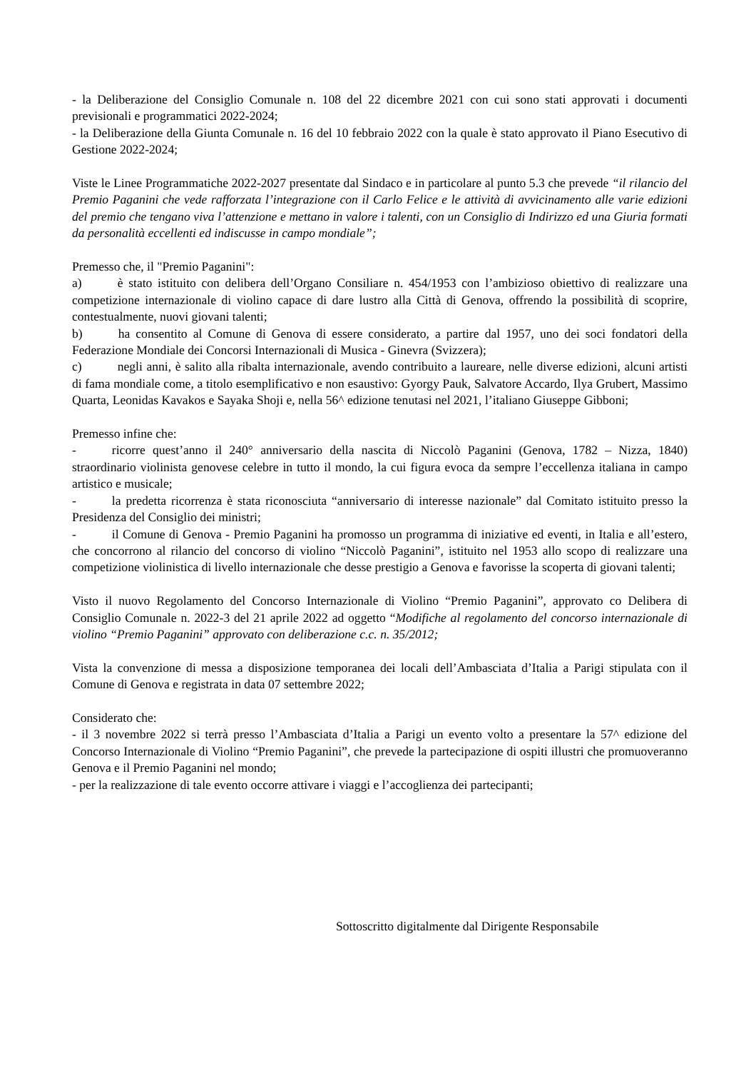- la Deliberazione del Consiglio Comunale n. 108 del 22 dicembre 2021 con cui sono stati approvati i documenti previsionali e programmatici 2022-2024;
- la Deliberazione della Giunta Comunale n. 16 del 10 febbraio 2022 con la quale è stato approvato il Piano Esecutivo di Gestione 2022-2024;
Viste le Linee Programmatiche 2022-2027 presentate dal Sindaco e in particolare al punto 5.3 che prevede “il rilancio del Premio Paganini che vede rafforzata l’integrazione con il Carlo Felice e le attività di avvicinamento alle varie edizioni del premio che tengano viva l’attenzione e mettano in valore i talenti, con un Consiglio di Indirizzo ed una Giuria formati da personalità eccellenti ed indiscusse in campo mondiale”;
Premesso che, il "Premio Paganini":
a) è stato istituito con delibera dell’Organo Consiliare n. 454/1953 con l’ambizioso obiettivo di realizzare una competizione internazionale di violino capace di dare lustro alla Città di Genova, offrendo la possibilità di scoprire, contestualmente, nuovi giovani talenti;
b) ha consentito al Comune di Genova di essere considerato, a partire dal 1957, uno dei soci fondatori della Federazione Mondiale dei Concorsi Internazionali di Musica - Ginevra (Svizzera);
c) negli anni, è salito alla ribalta internazionale, avendo contribuito a laureare, nelle diverse edizioni, alcuni artisti di fama mondiale come, a titolo esemplificativo e non esaustivo: Gyorgy Pauk, Salvatore Accardo, Ilya Grubert, Massimo Quarta, Leonidas Kavakos e Sayaka Shoji e, nella 56^ edizione tenutasi nel 2021, l’italiano Giuseppe Gibboni;
Premesso infine che:
- ricorre quest’anno il 240° anniversario della nascita di Niccolò Paganini (Genova, 1782 – Nizza, 1840) straordinario violinista genovese celebre in tutto il mondo, la cui figura evoca da sempre l’eccellenza italiana in campo artistico e musicale;
- la predetta ricorrenza è stata riconosciuta “anniversario di interesse nazionale” dal Comitato istituito presso la Presidenza del Consiglio dei ministri;
- il Comune di Genova - Premio Paganini ha promosso un programma di iniziative ed eventi, in Italia e all’estero, che concorrono al rilancio del concorso di violino “Niccolò Paganini”, istituito nel 1953 allo scopo di realizzare una competizione violinistica di livello internazionale che desse prestigio a Genova e favorisse la scoperta di giovani talenti;
Visto il nuovo Regolamento del Concorso Internazionale di Violino “Premio Paganini”, approvato co Delibera di Consiglio Comunale n. 2022-3 del 21 aprile 2022 ad oggetto “Modifiche al regolamento del concorso internazionale di violino “Premio Paganini” approvato con deliberazione c.c. n. 35/2012;
Vista la convenzione di messa a disposizione temporanea dei locali dell’Ambasciata d’Italia a Parigi stipulata con il Comune di Genova e registrata in data 07 settembre 2022;
Considerato che:
- il 3 novembre 2022 si terrà presso l’Ambasciata d’Italia a Parigi un evento volto a presentare la 57^ edizione del Concorso Internazionale di Violino “Premio Paganini”, che prevede la partecipazione di ospiti illustri che promuoveranno Genova e il Premio Paganini nel mondo;
- per la realizzazione di tale evento occorre attivare i viaggi e l’accoglienza dei partecipanti;
Sottoscritto digitalmente dal Dirigente Responsabile